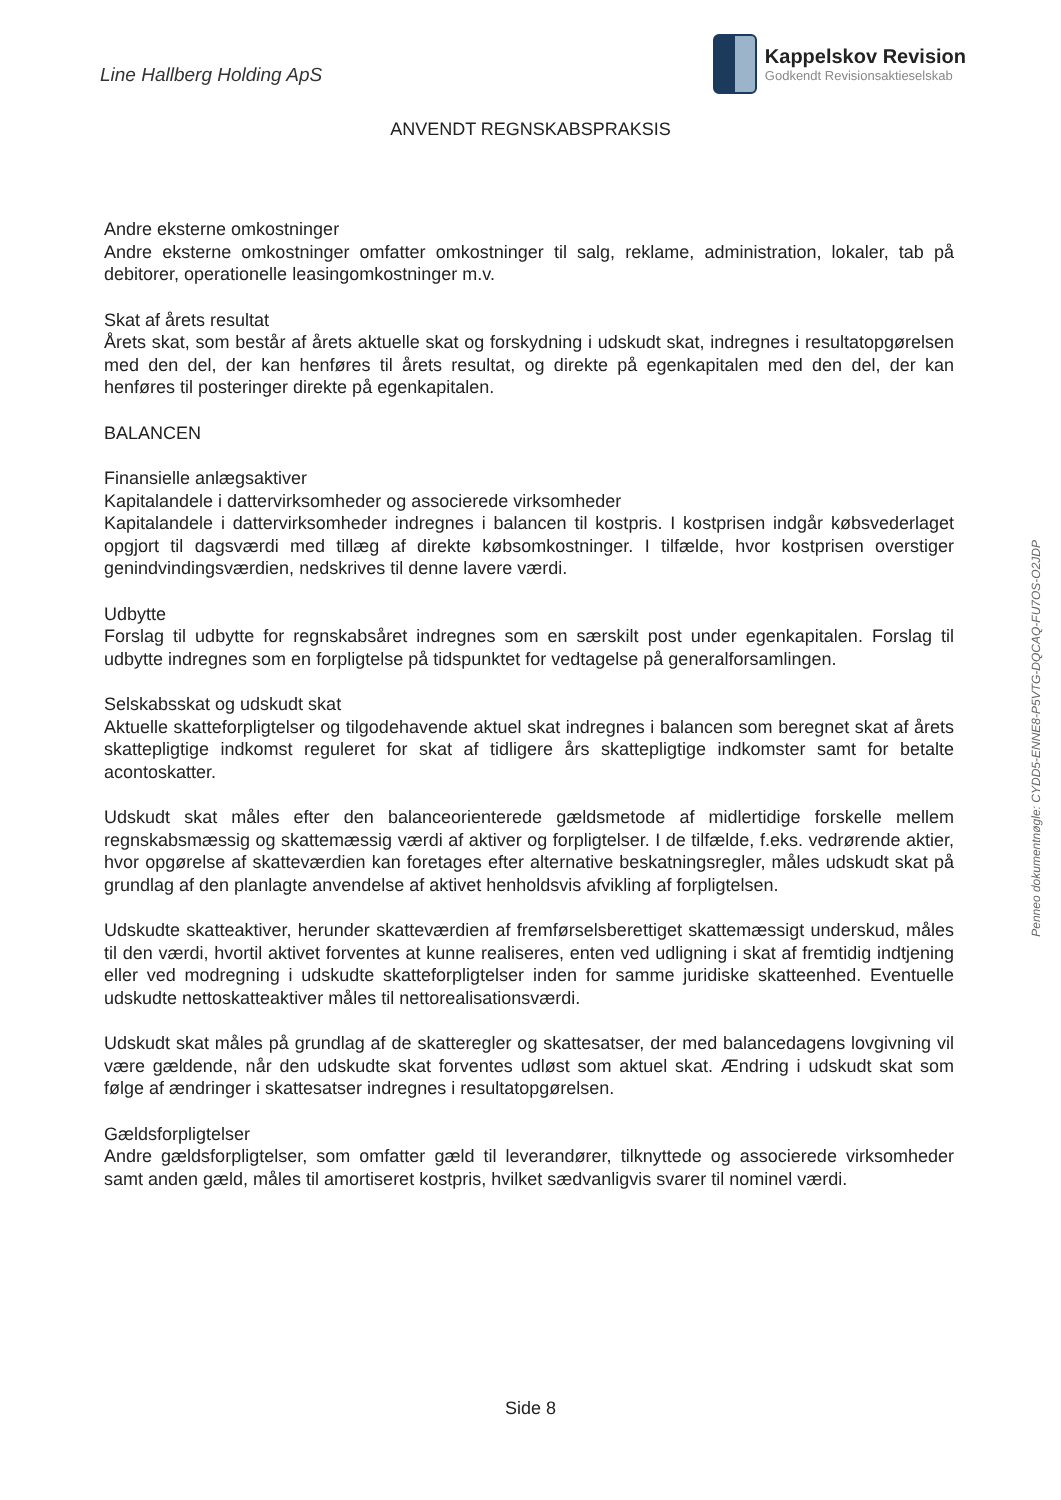Line Hallberg Holding ApS
Kappelskov Revision
Godkendt Revisionsaktieselskab
ANVENDT REGNSKABSPRAKSIS
Andre eksterne omkostninger
Andre eksterne omkostninger omfatter omkostninger til salg, reklame, administration, lokaler, tab på debitorer, operationelle leasingomkostninger m.v.
Skat af årets resultat
Årets skat, som består af årets aktuelle skat og forskydning i udskudt skat, indregnes i resultatopgørelsen med den del, der kan henføres til årets resultat, og direkte på egenkapitalen med den del, der kan henføres til posteringer direkte på egenkapitalen.
BALANCEN
Finansielle anlægsaktiver
Kapitalandele i dattervirksomheder og associerede virksomheder
Kapitalandele i dattervirksomheder indregnes i balancen til kostpris. I kostprisen indgår købsvederlaget opgjort til dagsværdi med tillæg af direkte købsomkostninger. I tilfælde, hvor kostprisen overstiger genindvindingsværdien, nedskrives til denne lavere værdi.
Udbytte
Forslag til udbytte for regnskabsåret indregnes som en særskilt post under egenkapitalen. Forslag til udbytte indregnes som en forpligtelse på tidspunktet for vedtagelse på generalforsamlingen.
Selskabsskat og udskudt skat
Aktuelle skatteforpligtelser og tilgodehavende aktuel skat indregnes i balancen som beregnet skat af årets skattepligtige indkomst reguleret for skat af tidligere års skattepligtige indkomster samt for betalte acontoskatter.
Udskudt skat måles efter den balanceorienterede gældsmetode af midlertidige forskelle mellem regnskabsmæssig og skattemæssig værdi af aktiver og forpligtelser. I de tilfælde, f.eks. vedrørende aktier, hvor opgørelse af skatteværdien kan foretages efter alternative beskatningsregler, måles udskudt skat på grundlag af den planlagte anvendelse af aktivet henholdsvis afvikling af forpligtelsen.
Udskudte skatteaktiver, herunder skatteværdien af fremførselsberettiget skattemæssigt underskud, måles til den værdi, hvortil aktivet forventes at kunne realiseres, enten ved udligning i skat af fremtidig indtjening eller ved modregning i udskudte skatteforpligtelser inden for samme juridiske skatteenhed. Eventuelle udskudte nettoskatteaktiver måles til nettorealisationsværdi.
Udskudt skat måles på grundlag af de skatteregler og skattesatser, der med balancedagens lovgivning vil være gældende, når den udskudte skat forventes udløst som aktuel skat. Ændring i udskudt skat som følge af ændringer i skattesatser indregnes i resultatopgørelsen.
Gældsforpligtelser
Andre gældsforpligtelser, som omfatter gæld til leverandører, tilknyttede og associerede virksomheder samt anden gæld, måles til amortiseret kostpris, hvilket sædvanligvis svarer til nominel værdi.
Penneo dokumentnøgle: CYDD5-ENNE8-P5VTG-DQCAQ-FU7OS-O2JDP
Side 8